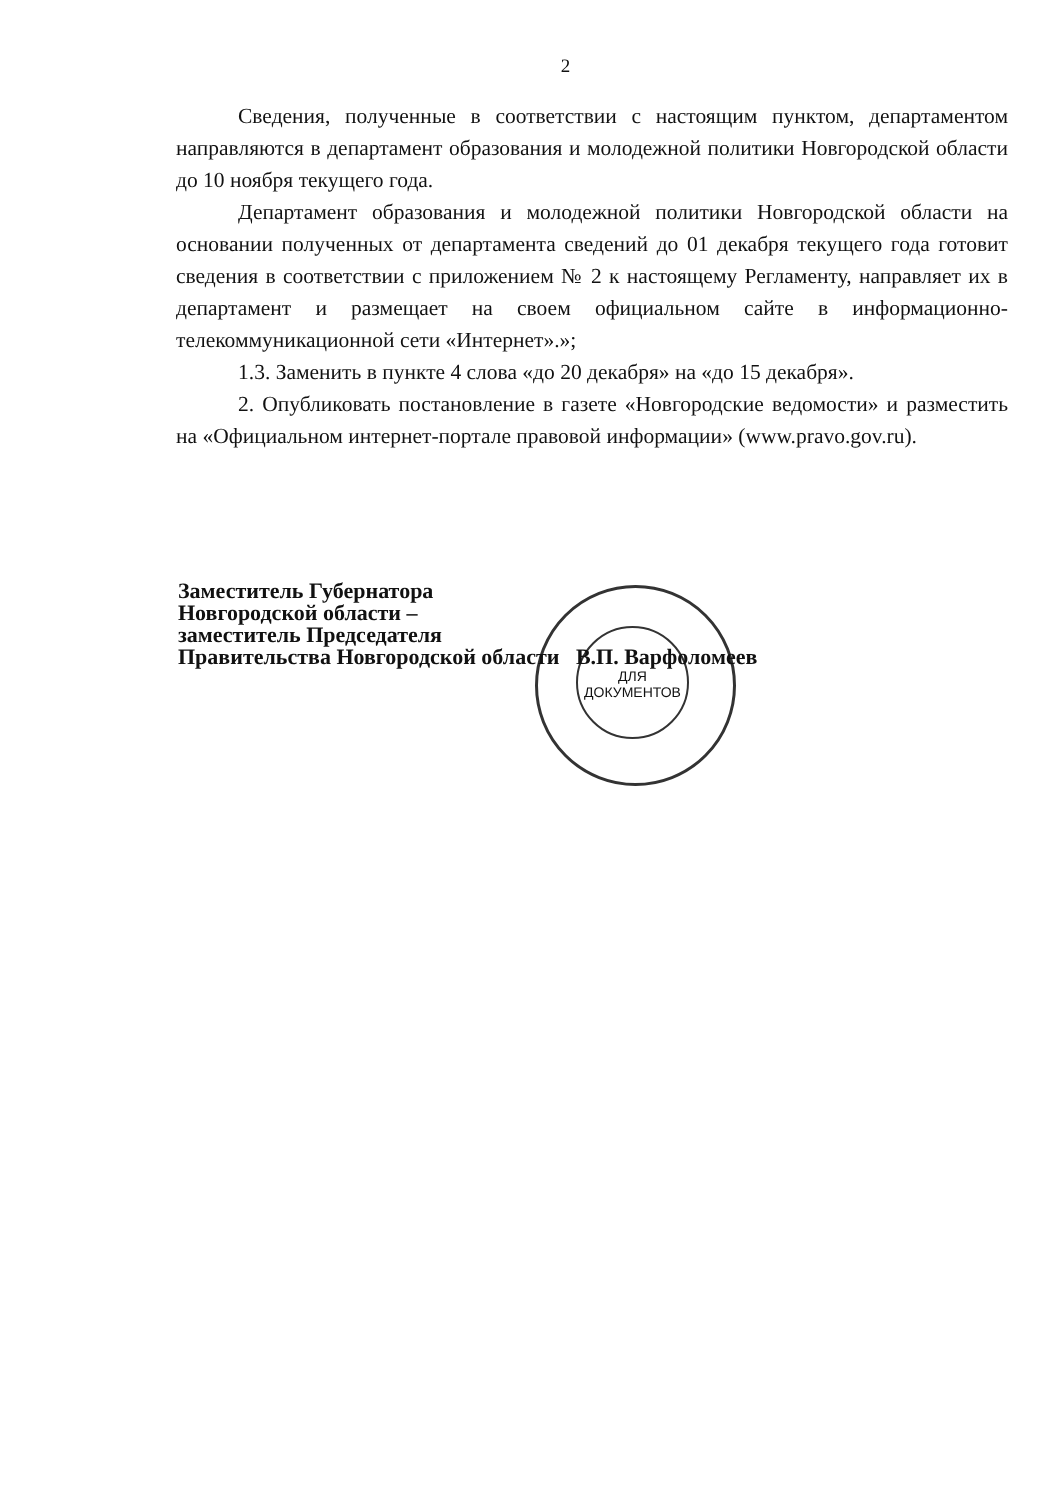2
Сведения, полученные в соответствии с настоящим пунктом, департаментом направляются в департамент образования и молодежной политики Новгородской области до 10 ноября текущего года.
Департамент образования и молодежной политики Новгородской области на основании полученных от департамента сведений до 01 декабря текущего года готовит сведения в соответствии с приложением № 2 к настоящему Регламенту, направляет их в департамент и размещает на своем официальном сайте в информационно-телекоммуникационной сети «Интернет».»;
1.3. Заменить в пункте 4 слова «до 20 декабря» на «до 15 декабря».
2. Опубликовать постановление в газете «Новгородские ведомости» и разместить на «Официальном интернет-портале правовой информации» (www.pravo.gov.ru).
ДЛЯ
ДОКУМЕНТОВ
Заместитель Губернатора
Новгородской области –
заместитель Председателя
Правительства Новгородской области В.П. Варфоломеев